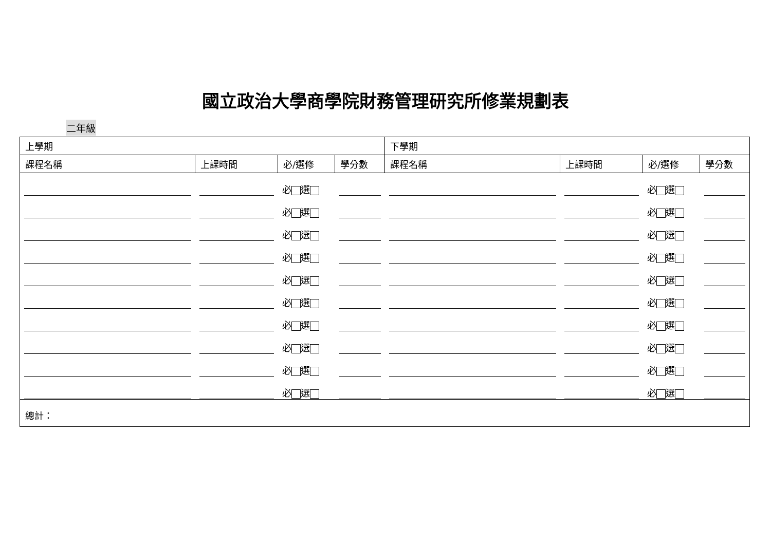國立政治大學商學院財務管理研究所修業規劃表
二年級
| 上學期 | | | | 下學期 | | | |
| --- | --- | --- | --- | --- | --- | --- | --- |
| 課程名稱 | 上課時間 | 必/選修 | 學分數 | 課程名稱 | 上課時間 | 必/選修 | 學分數 |
| | | 必 選 | | | | 必 選 | |
| | | 必 選 | | | | 必 選 | |
| | | 必 選 | | | | 必 選 | |
| | | 必 選 | | | | 必 選 | |
| | | 必 選 | | | | 必 選 | |
| | | 必 選 | | | | 必 選 | |
| | | 必 選 | | | | 必 選 | |
| | | 必 選 | | | | 必 選 | |
| | | 必 選 | | | | 必 選 | |
| | | 必 選 | | | | 必 選 | |
| 總計： | | | | | | | |